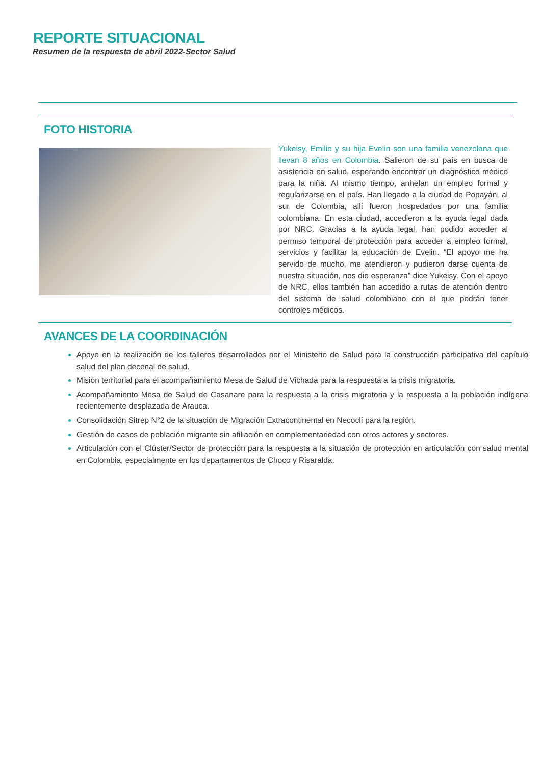REPORTE SITUACIONAL
Resumen de la respuesta de abril 2022-Sector Salud
FOTO HISTORIA
Yukeisy, Emilio y su hija Evelin son una familia venezolana que llevan 8 años en Colombia. Salieron de su país en busca de asistencia en salud, esperando encontrar un diagnóstico médico para la niña. Al mismo tiempo, anhelan un empleo formal y regularizarse en el país. Han llegado a la ciudad de Popayán, al sur de Colombia, allí fueron hospedados por una familia colombiana. En esta ciudad, accedieron a la ayuda legal dada por NRC. Gracias a la ayuda legal, han podido acceder al permiso temporal de protección para acceder a empleo formal, servicios y facilitar la educación de Evelin. “El apoyo me ha servido de mucho, me atendieron y pudieron darse cuenta de nuestra situación, nos dio esperanza” dice Yukeisy. Con el apoyo de NRC, ellos también han accedido a rutas de atención dentro del sistema de salud colombiano con el que podrán tener controles médicos.
AVANCES DE LA COORDINACIÓN
Apoyo en la realización de los talleres desarrollados por el Ministerio de Salud para la construcción participativa del capítulo salud del plan decenal de salud.
Misión territorial para el acompañamiento Mesa de Salud de Vichada para la respuesta a la crisis migratoria.
Acompañamiento Mesa de Salud de Casanare para la respuesta a la crisis migratoria y la respuesta a la población indígena recientemente desplazada de Arauca.
Consolidación Sitrep N°2 de la situación de Migración Extracontinental en Necoclí para la región.
Gestión de casos de población migrante sin afiliación en complementariedad con otros actores y sectores.
Articulación con el Clúster/Sector de protección para la respuesta a la situación de protección en articulación con salud mental en Colombia, especialmente en los departamentos de Choco y Risaralda.